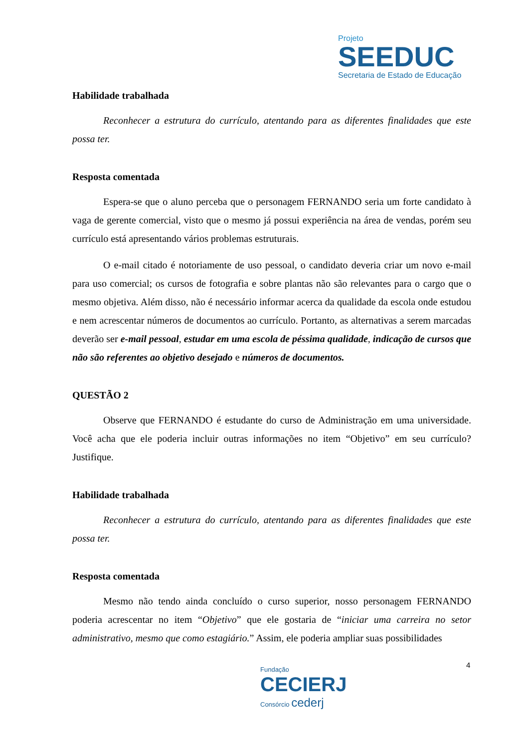Projeto
SEEDUC
Secretaria de Estado de Educação
Habilidade trabalhada
Reconhecer a estrutura do currículo, atentando para as diferentes finalidades que este possa ter.
Resposta comentada
Espera-se que o aluno perceba que o personagem FERNANDO seria um forte candidato à vaga de gerente comercial, visto que o mesmo já possui experiência na área de vendas, porém seu currículo está apresentando vários problemas estruturais.
O e-mail citado é notoriamente de uso pessoal, o candidato deveria criar um novo e-mail para uso comercial; os cursos de fotografia e sobre plantas não são relevantes para o cargo que o mesmo objetiva. Além disso, não é necessário informar acerca da qualidade da escola onde estudou e nem acrescentar números de documentos ao currículo. Portanto, as alternativas a serem marcadas deverão ser e-mail pessoal, estudar em uma escola de péssima qualidade, indicação de cursos que não são referentes ao objetivo desejado e números de documentos.
QUESTÃO 2
Observe que FERNANDO é estudante do curso de Administração em uma universidade. Você acha que ele poderia incluir outras informações no item “Objetivo” em seu currículo? Justifique.
Habilidade trabalhada
Reconhecer a estrutura do currículo, atentando para as diferentes finalidades que este possa ter.
Resposta comentada
Mesmo não tendo ainda concluído o curso superior, nosso personagem FERNANDO poderia acrescentar no item “Objetivo” que ele gostaria de “iniciar uma carreira no setor administrativo, mesmo que como estagiário.” Assim, ele poderia ampliar suas possibilidades
4
Fundação
CECIERJ
Consórcio cederj